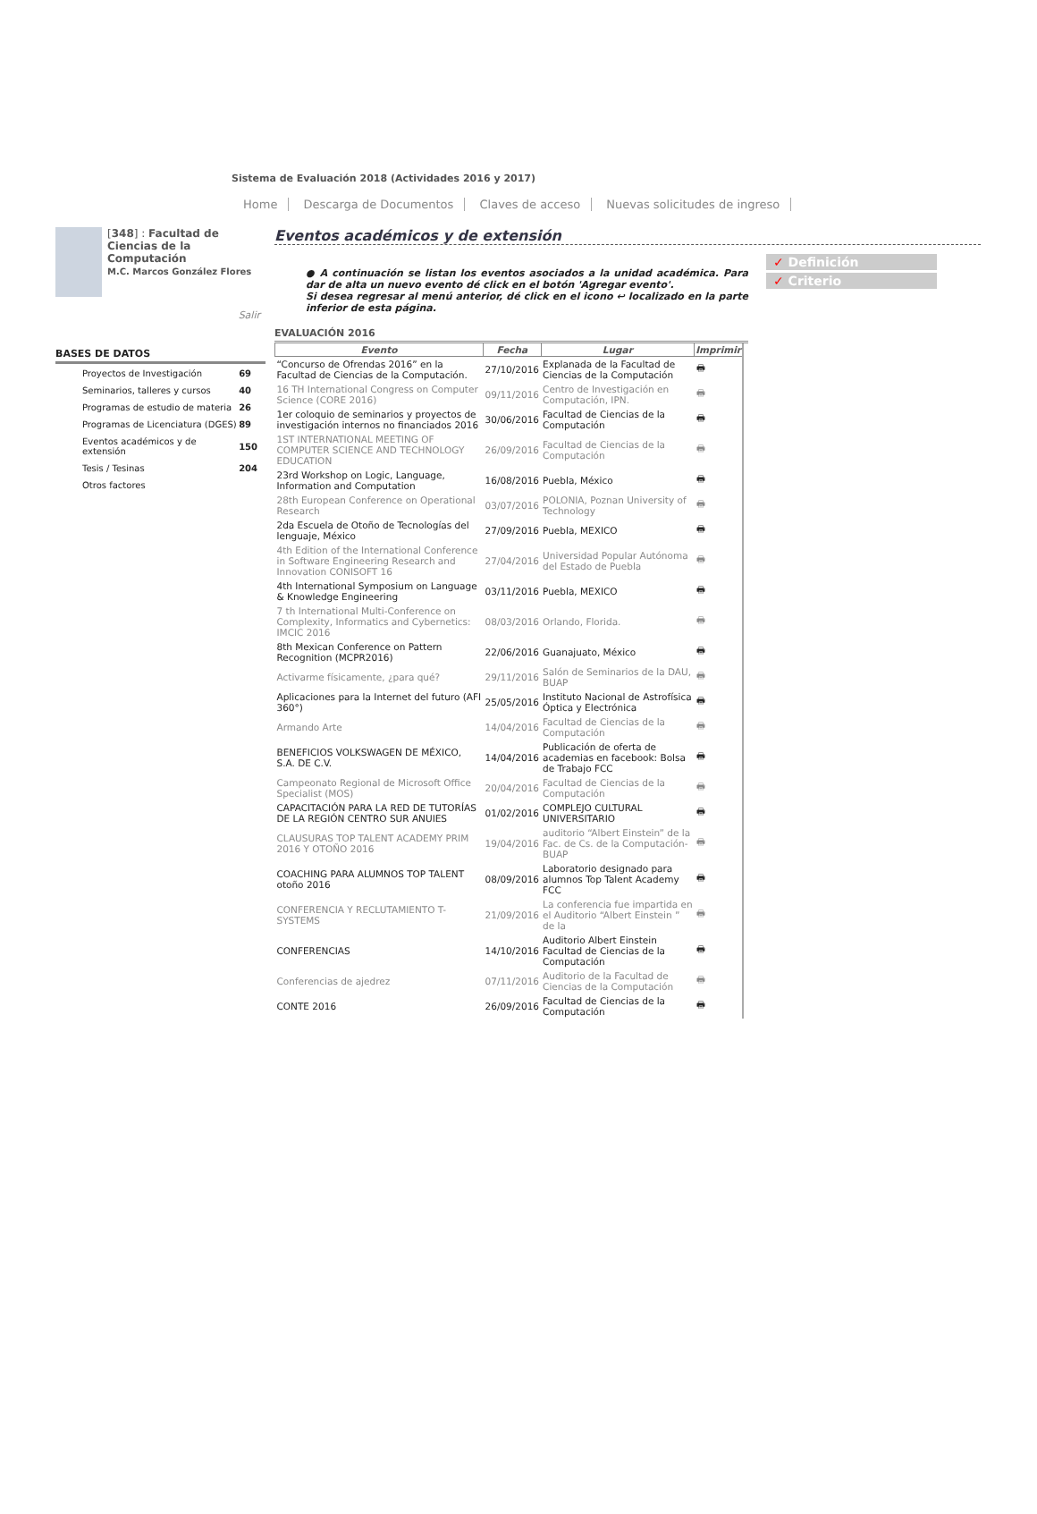Sistema de Evaluación 2018 (Actividades 2016 y 2017)
Home Descarga de Documentos Claves de acceso Nuevas solicitudes de ingreso
[348] : Facultad de Ciencias de la Computación
M.C. Marcos González Flores
Salir
BASES DE DATOS
| Proyectos de Investigación | 69 |
| Seminarios, talleres y cursos | 40 |
| Programas de estudio de materia | 26 |
| Programas de Licenciatura (DGES) | 89 |
| Eventos académicos y de extensión | 150 |
| Tesis / Tesinas | 204 |
| Otros factores | |
Eventos académicos y de extensión
● A continuación se listan los eventos asociados a la unidad académica. Para dar de alta un nuevo evento dé click en el botón 'Agregar evento'.
Si desea regresar al menú anterior, dé click en el icono ↩ localizado en la parte inferior de esta página.
EVALUACIÓN 2016
| Evento | Fecha | Lugar | Imprimir |
| --- | --- | --- | --- |
| “Concurso de Ofrendas 2016” en la Facultad de Ciencias de la Computación. | 27/10/2016 | Explanada de la Facultad de Ciencias de la Computación | 🖶 |
| 16 TH International Congress on Computer Science (CORE 2016) | 09/11/2016 | Centro de Investigación en Computación, IPN. | 🖶 |
| 1er coloquio de seminarios y proyectos de investigación internos no financiados 2016 | 30/06/2016 | Facultad de Ciencias de la Computación | 🖶 |
| 1ST INTERNATIONAL MEETING OF COMPUTER SCIENCE AND TECHNOLOGY EDUCATION | 26/09/2016 | Facultad de Ciencias de la Computación | 🖶 |
| 23rd Workshop on Logic, Language, Information and Computation | 16/08/2016 | Puebla, México | 🖶 |
| 28th European Conference on Operational Research | 03/07/2016 | POLONIA, Poznan University of Technology | 🖶 |
| 2da Escuela de Otoño de Tecnologías del lenguaje, México | 27/09/2016 | Puebla, MEXICO | 🖶 |
| 4th Edition of the International Conference in Software Engineering Research and Innovation CONISOFT 16 | 27/04/2016 | Universidad Popular Autónoma del Estado de Puebla | 🖶 |
| 4th International Symposium on Language & Knowledge Engineering | 03/11/2016 | Puebla, MEXICO | 🖶 |
| 7 th International Multi-Conference on Complexity, Informatics and Cybernetics: IMCIC 2016 | 08/03/2016 | Orlando, Florida. | 🖶 |
| 8th Mexican Conference on Pattern Recognition (MCPR2016) | 22/06/2016 | Guanajuato, México | 🖶 |
| Activarme físicamente, ¿para qué? | 29/11/2016 | Salón de Seminarios de la DAU, BUAP | 🖶 |
| Aplicaciones para la Internet del futuro (AFI 360°) | 25/05/2016 | Instituto Nacional de Astrofísica Óptica y Electrónica | 🖶 |
| Armando Arte | 14/04/2016 | Facultad de Ciencias de la Computación | 🖶 |
| BENEFICIOS VOLKSWAGEN DE MÉXICO, S.A. DE C.V. | 14/04/2016 | Publicación de oferta de academias en facebook: Bolsa de Trabajo FCC | 🖶 |
| Campeonato Regional de Microsoft Office Specialist (MOS) | 20/04/2016 | Facultad de Ciencias de la Computación | 🖶 |
| CAPACITACIÓN PARA LA RED DE TUTORÍAS DE LA REGIÓN CENTRO SUR ANUIES | 01/02/2016 | COMPLEJO CULTURAL UNIVERSITARIO | 🖶 |
| CLAUSURAS TOP TALENT ACADEMY PRIM 2016 Y OTOÑO 2016 | 19/04/2016 | auditorio “Albert Einstein” de la Fac. de Cs. de la Computación-BUAP | 🖶 |
| COACHING PARA ALUMNOS TOP TALENT otoño 2016 | 08/09/2016 | Laboratorio designado para alumnos Top Talent Academy FCC | 🖶 |
| CONFERENCIA Y RECLUTAMIENTO T-SYSTEMS | 21/09/2016 | La conferencia fue impartida en el Auditorio “Albert Einstein ” de la | 🖶 |
| CONFERENCIAS | 14/10/2016 | Auditorio Albert Einstein Facultad de Ciencias de la Computación | 🖶 |
| Conferencias de ajedrez | 07/11/2016 | Auditorio de la Facultad de Ciencias de la Computación | 🖶 |
| CONTE 2016 | 26/09/2016 | Facultad de Ciencias de la Computación | 🖶 |
✓ Definición
✓ Criterio